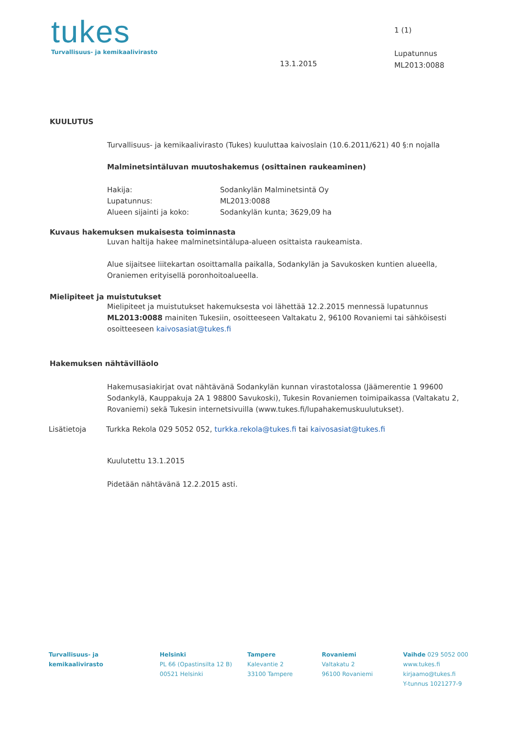tukes
Turvallisuus- ja kemikaalivirasto
13.1.2015
1 (1)
Lupatunnus
ML2013:0088
KUULUTUS
Turvallisuus- ja kemikaalivirasto (Tukes) kuuluttaa kaivoslain (10.6.2011/621) 40 §:n nojalla
Malminetsintäluvan muutoshakemus (osittainen raukeaminen)
Hakija: Sodankylän Malminetsintä Oy
Lupatunnus: ML2013:0088
Alueen sijainti ja koko: Sodankylän kunta; 3629,09 ha
Kuvaus hakemuksen mukaisesta toiminnasta
Luvan haltija hakee malminetsintälupa-alueen osittaista raukeamista.
Alue sijaitsee liitekartan osoittamalla paikalla, Sodankylän ja Savukosken kuntien alueella, Oraniemen erityisellä poronhoitoalueella.
Mielipiteet ja muistutukset
Mielipiteet ja muistutukset hakemuksesta voi lähettää 12.2.2015 mennessä lupatunnus ML2013:0088 mainiten Tukesiin, osoitteeseen Valtakatu 2, 96100 Rovaniemi tai sähköisesti osoitteeseen kaivosasiat@tukes.fi
Hakemuksen nähtävilläolo
Hakemusasiakirjat ovat nähtävänä Sodankylän kunnan virastotalossa (Jäämerentie 1 99600 Sodankylä, Kauppakuja 2A 1 98800 Savukoski), Tukesin Rovaniemen toimipaikassa (Valtakatu 2, Rovaniemi) sekä Tukesin internetsivuilla (www.tukes.fi/lupahakemuskuulutukset).
Lisätietoja Turkka Rekola 029 5052 052, turkka.rekola@tukes.fi tai kaivosasiat@tukes.fi
Kuulutettu 13.1.2015
Pidetään nähtävänä 12.2.2015 asti.
Turvallisuus- ja
kemikaalivirasto
Helsinki
PL 66 (Opastinsilta 12 B)
00521 Helsinki
Tampere
Kalevantie 2
33100 Tampere
Rovaniemi
Valtakatu 2
96100 Rovaniemi
Vaihde 029 5052 000
www.tukes.fi
kirjaamo@tukes.fi
Y-tunnus 1021277-9